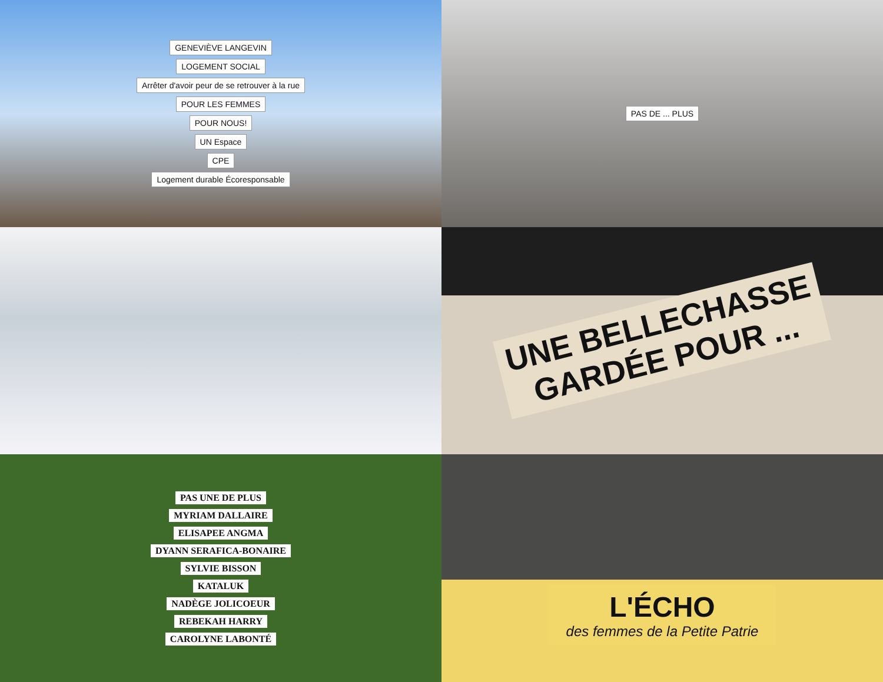GENEVIÈVE LANGEVIN
LOGEMENT SOCIAL
Arrêter d'avoir peur de se retrouver à la rue
POUR LES FEMMES
POUR NOUS!
UN Espace
CPE
Logement durable Écoresponsable
PAS DE ... PLUS
UNE BELLECHASSE
GARDÉE POUR ...
PAS UNE DE PLUS
MYRIAM DALLAIRE
ELISAPEE ANGMA
DYANN SERAFICA-BONAIRE
SYLVIE BISSON
KATALUK
NADÈGE JOLICOEUR
REBEKAH HARRY
CAROLYNE LABONTÉ
L'ÉCHO
des femmes de la Petite Patrie